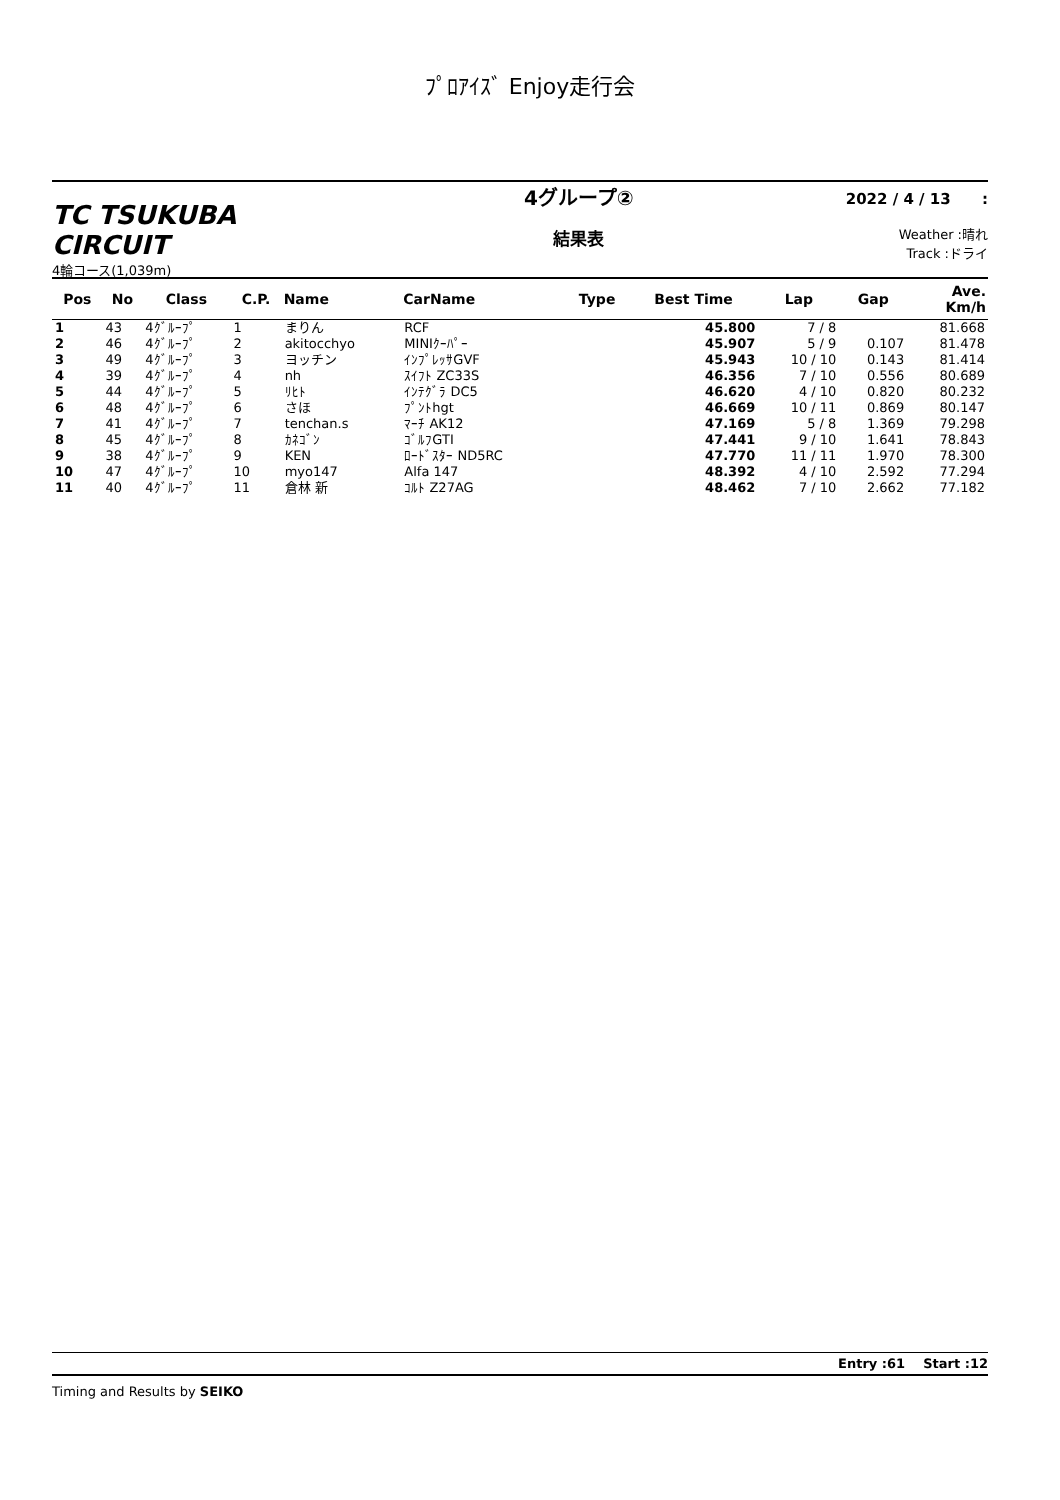ﾌﾟﾛｱｲｽﾞ Enjoy走行会
TC TSUKUBA CIRCUIT
4輪コース(1,039m)
4グループ②
結果表
2022 / 4 / 13 :
Weather :晴れ
Track :ドライ
| Pos | No | Class | C.P. | Name | CarName | Type | Best Time | Lap | Gap | Ave. Km/h |
| --- | --- | --- | --- | --- | --- | --- | --- | --- | --- | --- |
| 1 | 43 | 4ｸﾞﾙｰﾌﾟ | 1 | まりん | RCF | | 45.800 | 7 / 8 | | 81.668 |
| 2 | 46 | 4ｸﾞﾙｰﾌﾟ | 2 | akitocchyo | MINIｸｰﾊﾟｰ | | 45.907 | 5 / 9 | 0.107 | 81.478 |
| 3 | 49 | 4ｸﾞﾙｰﾌﾟ | 3 | ヨッチン | ｲﾝﾌﾟﾚｯｻGVF | | 45.943 | 10 / 10 | 0.143 | 81.414 |
| 4 | 39 | 4ｸﾞﾙｰﾌﾟ | 4 | nh | ｽｲﾌﾄ ZC33S | | 46.356 | 7 / 10 | 0.556 | 80.689 |
| 5 | 44 | 4ｸﾞﾙｰﾌﾟ | 5 | ﾘﾋﾄ | ｲﾝﾃｸﾞﾗ DC5 | | 46.620 | 4 / 10 | 0.820 | 80.232 |
| 6 | 48 | 4ｸﾞﾙｰﾌﾟ | 6 | さほ | ﾌﾟﾝﾄhgt | | 46.669 | 10 / 11 | 0.869 | 80.147 |
| 7 | 41 | 4ｸﾞﾙｰﾌﾟ | 7 | tenchan.s | ﾏｰﾁ AK12 | | 47.169 | 5 / 8 | 1.369 | 79.298 |
| 8 | 45 | 4ｸﾞﾙｰﾌﾟ | 8 | ｶﾈｺﾞﾝ | ｺﾞﾙﾌGTI | | 47.441 | 9 / 10 | 1.641 | 78.843 |
| 9 | 38 | 4ｸﾞﾙｰﾌﾟ | 9 | KEN | ﾛｰﾄﾞｽﾀｰ ND5RC | | 47.770 | 11 / 11 | 1.970 | 78.300 |
| 10 | 47 | 4ｸﾞﾙｰﾌﾟ | 10 | myo147 | Alfa 147 | | 48.392 | 4 / 10 | 2.592 | 77.294 |
| 11 | 40 | 4ｸﾞﾙｰﾌﾟ | 11 | 倉林 新 | ｺﾙﾄ Z27AG | | 48.462 | 7 / 10 | 2.662 | 77.182 |
Entry :61 Start :12
Timing and Results by SEIKO